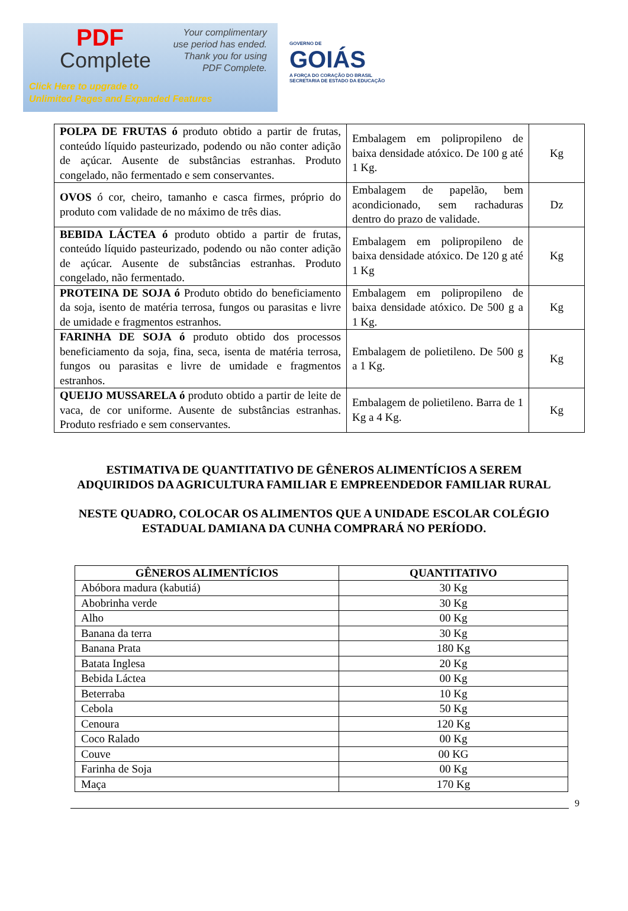PDF
Complete
Your complimentary
use period has ended.
Thank you for using
PDF Complete.
Click Here to upgrade to
Unlimited Pages and Expanded Features
GOVERNO DE
GOIÁS
A FORÇA DO CORAÇÃO DO BRASIL
SECRETARIA DE ESTADO DA EDUCAÇÃO
| POLPA DE FRUTAS ó produto obtido a partir de frutas, conteúdo líquido pasteurizado, podendo ou não conter adição de açúcar. Ausente de substâncias estranhas. Produto congelado, não fermentado e sem conservantes. | Embalagem em polipropileno de baixa densidade atóxico. De 100 g até 1 Kg. | Kg |
| OVOS ó cor, cheiro, tamanho e casca firmes, próprio do produto com validade de no máximo de três dias. | Embalagem de papelão, bem acondicionado, sem rachaduras dentro do prazo de validade. | Dz |
| BEBIDA LÁCTEA ó produto obtido a partir de frutas, conteúdo líquido pasteurizado, podendo ou não conter adição de açúcar. Ausente de substâncias estranhas. Produto congelado, não fermentado. | Embalagem em polipropileno de baixa densidade atóxico. De 120 g até 1 Kg | Kg |
| PROTEINA DE SOJA ó Produto obtido do beneficiamento da soja, isento de matéria terrosa, fungos ou parasitas e livre de umidade e fragmentos estranhos. | Embalagem em polipropileno de baixa densidade atóxico. De 500 g a 1 Kg. | Kg |
| FARINHA DE SOJA ó produto obtido dos processos beneficiamento da soja, fina, seca, isenta de matéria terrosa, fungos ou parasitas e livre de umidade e fragmentos estranhos. | Embalagem de polietileno. De 500 g a 1 Kg. | Kg |
| QUEIJO MUSSARELA ó produto obtido a partir de leite de vaca, de cor uniforme. Ausente de substâncias estranhas. Produto resfriado e sem conservantes. | Embalagem de polietileno. Barra de 1 Kg a 4 Kg. | Kg |
ESTIMATIVA DE QUANTITATIVO DE GÊNEROS ALIMENTÍCIOS A SEREM
ADQUIRIDOS DA AGRICULTURA FAMILIAR E EMPREENDEDOR FAMILIAR RURAL
NESTE QUADRO, COLOCAR OS ALIMENTOS QUE A UNIDADE ESCOLAR COLÉGIO
ESTADUAL DAMIANA DA CUNHA COMPRARÁ NO PERÍODO.
| GÊNEROS ALIMENTÍCIOS | QUANTITATIVO |
| --- | --- |
| Abóbora madura (kabutiá) | 30 Kg |
| Abobrinha verde | 30 Kg |
| Alho | 00 Kg |
| Banana da terra | 30 Kg |
| Banana Prata | 180 Kg |
| Batata Inglesa | 20 Kg |
| Bebida Láctea | 00 Kg |
| Beterraba | 10 Kg |
| Cebola | 50 Kg |
| Cenoura | 120 Kg |
| Coco Ralado | 00 Kg |
| Couve | 00 KG |
| Farinha de Soja | 00 Kg |
| Maça | 170 Kg |
9